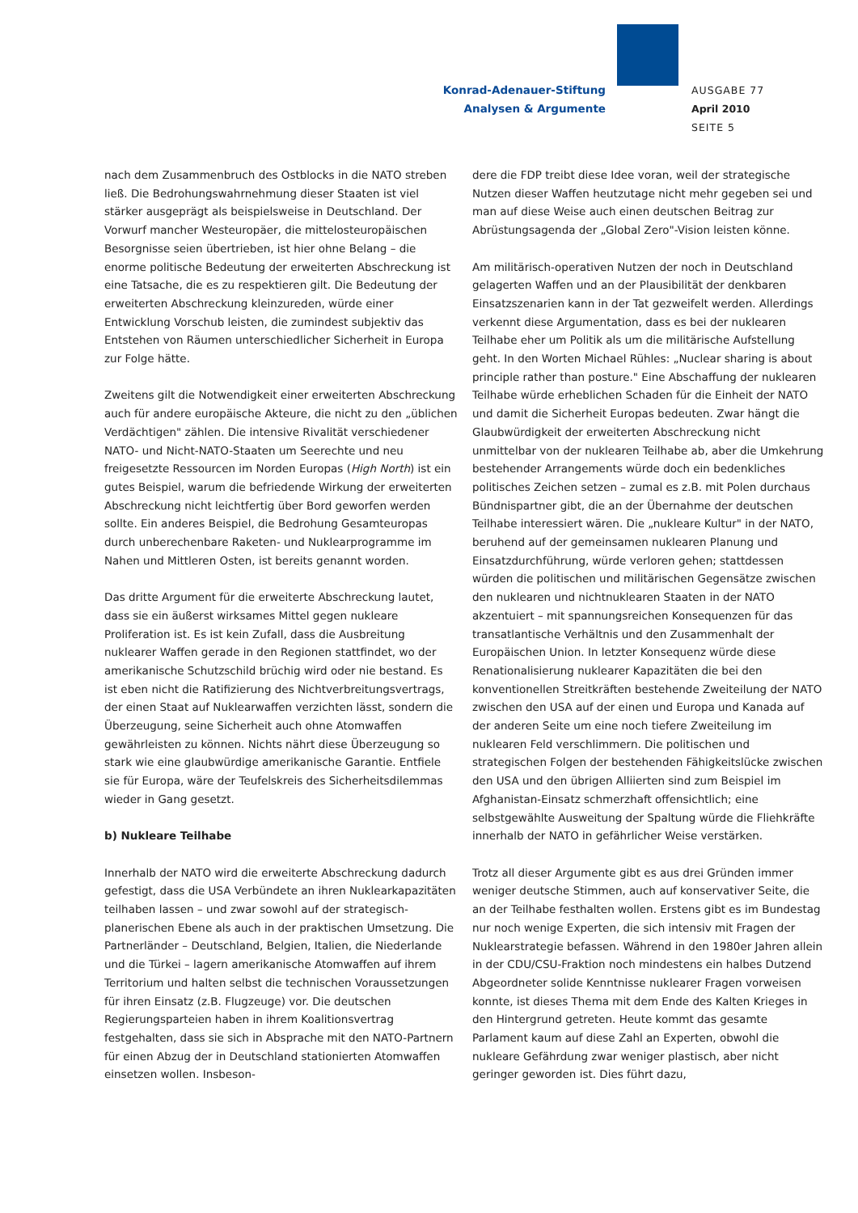Konrad-Adenauer-Stiftung
Analysen & Argumente
AUSGABE 77
April 2010
SEITE 5
nach dem Zusammenbruch des Ostblocks in die NATO streben ließ. Die Bedrohungswahrnehmung dieser Staaten ist viel stärker ausgeprägt als beispielsweise in Deutschland. Der Vorwurf mancher Westeuropäer, die mittelosteuropäischen Besorgnisse seien übertrieben, ist hier ohne Belang – die enorme politische Bedeutung der erweiterten Abschreckung ist eine Tatsache, die es zu respektieren gilt. Die Bedeutung der erweiterten Abschreckung kleinzureden, würde einer Entwicklung Vorschub leisten, die zumindest subjektiv das Entstehen von Räumen unterschiedlicher Sicherheit in Europa zur Folge hätte.
Zweitens gilt die Notwendigkeit einer erweiterten Abschreckung auch für andere europäische Akteure, die nicht zu den „üblichen Verdächtigen" zählen. Die intensive Rivalität verschiedener NATO- und Nicht-NATO-Staaten um Seerechte und neu freigesetzte Ressourcen im Norden Europas (High North) ist ein gutes Beispiel, warum die befriedende Wirkung der erweiterten Abschreckung nicht leichtfertig über Bord geworfen werden sollte. Ein anderes Beispiel, die Bedrohung Gesamteuropas durch unberechenbare Raketen- und Nuklearprogramme im Nahen und Mittleren Osten, ist bereits genannt worden.
Das dritte Argument für die erweiterte Abschreckung lautet, dass sie ein äußerst wirksames Mittel gegen nukleare Proliferation ist. Es ist kein Zufall, dass die Ausbreitung nuklearer Waffen gerade in den Regionen stattfindet, wo der amerikanische Schutzschild brüchig wird oder nie bestand. Es ist eben nicht die Ratifizierung des Nichtverbreitungsvertrags, der einen Staat auf Nuklearwaffen verzichten lässt, sondern die Überzeugung, seine Sicherheit auch ohne Atomwaffen gewährleisten zu können. Nichts nährt diese Überzeugung so stark wie eine glaubwürdige amerikanische Garantie. Entfiele sie für Europa, wäre der Teufelskreis des Sicherheitsdilemmas wieder in Gang gesetzt.
b) Nukleare Teilhabe
Innerhalb der NATO wird die erweiterte Abschreckung dadurch gefestigt, dass die USA Verbündete an ihren Nuklearkapazitäten teilhaben lassen – und zwar sowohl auf der strategisch-planerischen Ebene als auch in der praktischen Umsetzung. Die Partnerländer – Deutschland, Belgien, Italien, die Niederlande und die Türkei – lagern amerikanische Atomwaffen auf ihrem Territorium und halten selbst die technischen Voraussetzungen für ihren Einsatz (z.B. Flugzeuge) vor. Die deutschen Regierungsparteien haben in ihrem Koalitionsvertrag festgehalten, dass sie sich in Absprache mit den NATO-Partnern für einen Abzug der in Deutschland stationierten Atomwaffen einsetzen wollen. Insbeson-
dere die FDP treibt diese Idee voran, weil der strategische Nutzen dieser Waffen heutzutage nicht mehr gegeben sei und man auf diese Weise auch einen deutschen Beitrag zur Abrüstungsagenda der „Global Zero"-Vision leisten könne.
Am militärisch-operativen Nutzen der noch in Deutschland gelagerten Waffen und an der Plausibilität der denkbaren Einsatzszenarien kann in der Tat gezweifelt werden. Allerdings verkennt diese Argumentation, dass es bei der nuklearen Teilhabe eher um Politik als um die militärische Aufstellung geht. In den Worten Michael Rühles: „Nuclear sharing is about principle rather than posture." Eine Abschaffung der nuklearen Teilhabe würde erheblichen Schaden für die Einheit der NATO und damit die Sicherheit Europas bedeuten. Zwar hängt die Glaubwürdigkeit der erweiterten Abschreckung nicht unmittelbar von der nuklearen Teilhabe ab, aber die Umkehrung bestehender Arrangements würde doch ein bedenkliches politisches Zeichen setzen – zumal es z.B. mit Polen durchaus Bündnispartner gibt, die an der Übernahme der deutschen Teilhabe interessiert wären. Die „nukleare Kultur" in der NATO, beruhend auf der gemeinsamen nuklearen Planung und Einsatzdurchführung, würde verloren gehen; stattdessen würden die politischen und militärischen Gegensätze zwischen den nuklearen und nichtnuklearen Staaten in der NATO akzentuiert – mit spannungsreichen Konsequenzen für das transatlantische Verhältnis und den Zusammenhalt der Europäischen Union. In letzter Konsequenz würde diese Renationalisierung nuklearer Kapazitäten die bei den konventionellen Streitkräften bestehende Zweiteilung der NATO zwischen den USA auf der einen und Europa und Kanada auf der anderen Seite um eine noch tiefere Zweiteilung im nuklearen Feld verschlimmern. Die politischen und strategischen Folgen der bestehenden Fähigkeitslücke zwischen den USA und den übrigen Alliierten sind zum Beispiel im Afghanistan-Einsatz schmerzhaft offensichtlich; eine selbstgewählte Ausweitung der Spaltung würde die Fliehkräfte innerhalb der NATO in gefährlicher Weise verstärken.
Trotz all dieser Argumente gibt es aus drei Gründen immer weniger deutsche Stimmen, auch auf konservativer Seite, die an der Teilhabe festhalten wollen. Erstens gibt es im Bundestag nur noch wenige Experten, die sich intensiv mit Fragen der Nuklearstrategie befassen. Während in den 1980er Jahren allein in der CDU/CSU-Fraktion noch mindestens ein halbes Dutzend Abgeordneter solide Kenntnisse nuklearer Fragen vorweisen konnte, ist dieses Thema mit dem Ende des Kalten Krieges in den Hintergrund getreten. Heute kommt das gesamte Parlament kaum auf diese Zahl an Experten, obwohl die nukleare Gefährdung zwar weniger plastisch, aber nicht geringer geworden ist. Dies führt dazu,